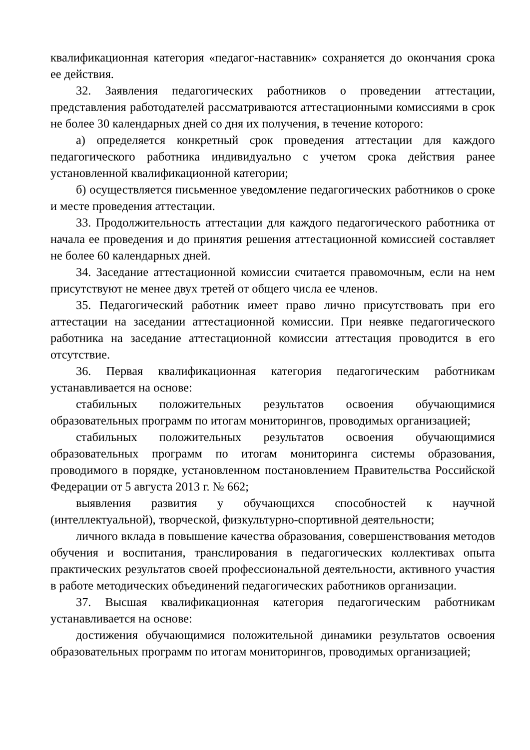квалификационная категория «педагог-наставник» сохраняется до окончания срока ее действия.
32. Заявления педагогических работников о проведении аттестации, представления работодателей рассматриваются аттестационными комиссиями в срок не более 30 календарных дней со дня их получения, в течение которого:
а) определяется конкретный срок проведения аттестации для каждого педагогического работника индивидуально с учетом срока действия ранее установленной квалификационной категории;
б) осуществляется письменное уведомление педагогических работников о сроке и месте проведения аттестации.
33. Продолжительность аттестации для каждого педагогического работника от начала ее проведения и до принятия решения аттестационной комиссией составляет не более 60 календарных дней.
34. Заседание аттестационной комиссии считается правомочным, если на нем присутствуют не менее двух третей от общего числа ее членов.
35. Педагогический работник имеет право лично присутствовать при его аттестации на заседании аттестационной комиссии. При неявке педагогического работника на заседание аттестационной комиссии аттестация проводится в его отсутствие.
36. Первая квалификационная категория педагогическим работникам устанавливается на основе:
стабильных положительных результатов освоения обучающимися образовательных программ по итогам мониторингов, проводимых организацией;
стабильных положительных результатов освоения обучающимися образовательных программ по итогам мониторинга системы образования, проводимого в порядке, установленном постановлением Правительства Российской Федерации от 5 августа 2013 г. № 662;
выявления развития у обучающихся способностей к научной (интеллектуальной), творческой, физкультурно-спортивной деятельности;
личного вклада в повышение качества образования, совершенствования методов обучения и воспитания, транслирования в педагогических коллективах опыта практических результатов своей профессиональной деятельности, активного участия в работе методических объединений педагогических работников организации.
37. Высшая квалификационная категория педагогическим работникам устанавливается на основе:
достижения обучающимися положительной динамики результатов освоения образовательных программ по итогам мониторингов, проводимых организацией;